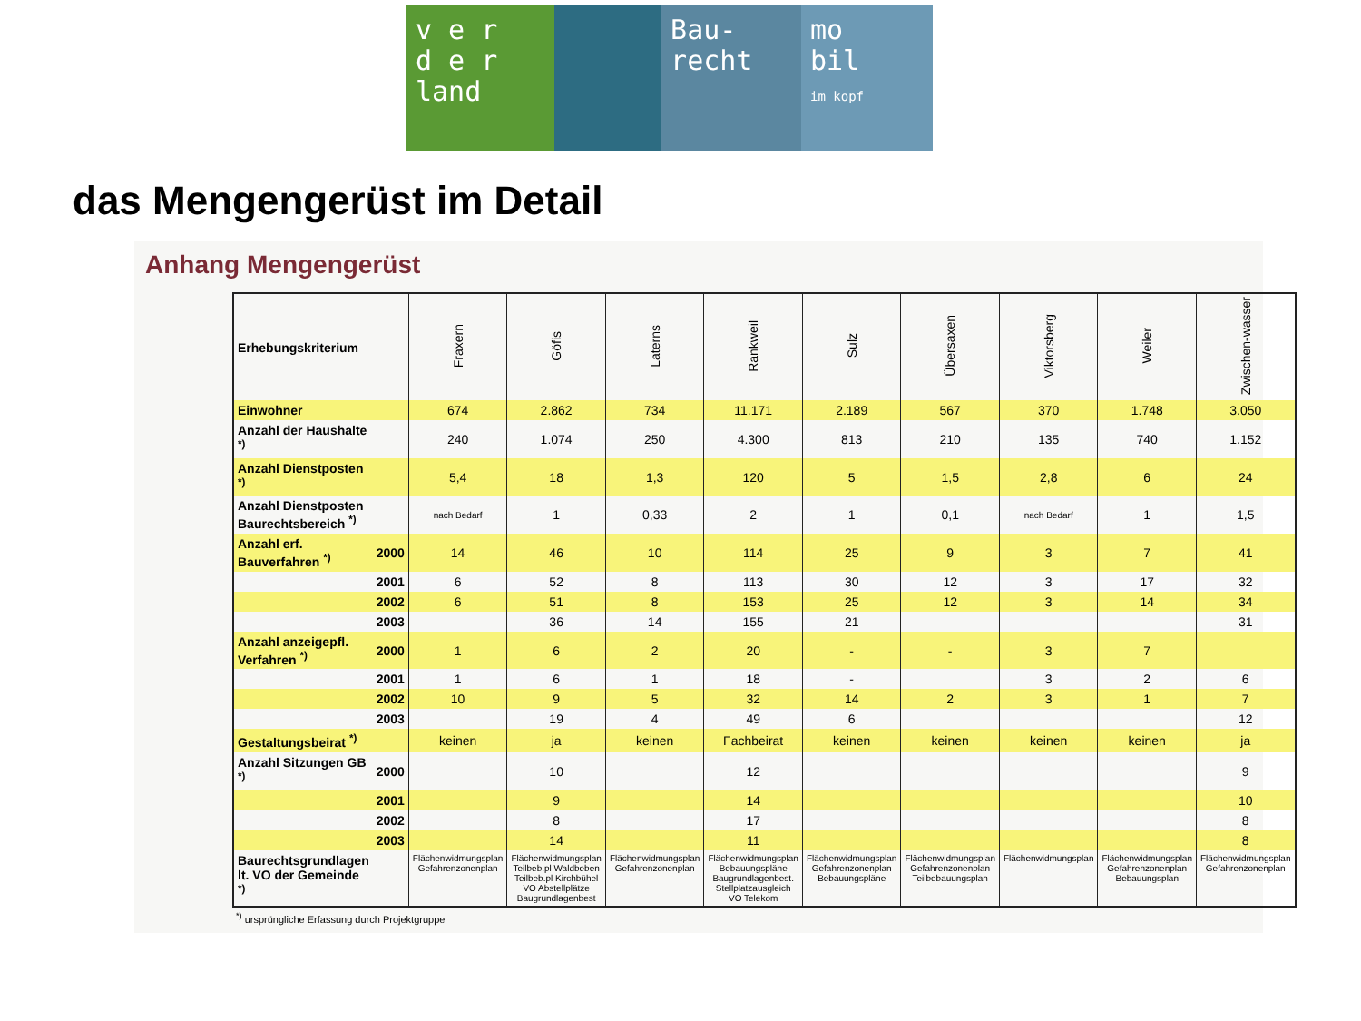v e r
d e r
land
Bau-
recht
mo
bil
im kopf
das Mengengerüst im Detail
Anhang Mengengerüst
| Erhebungskriterium | | Fraxern | Göfis | Laterns | Rankweil | Sulz | Übersaxen | Viktorsberg | Weiler | Zwischen-wasser |
| --- | --- | --- | --- | --- | --- | --- | --- | --- | --- | --- |
| Einwohner | | 674 | 2.862 | 734 | 11.171 | 2.189 | 567 | 370 | 1.748 | 3.050 |
| Anzahl der Haushalte <sup>*)</sup> | | 240 | 1.074 | 250 | 4.300 | 813 | 210 | 135 | 740 | 1.152 |
| Anzahl Dienstposten <sup>*)</sup> | | 5,4 | 18 | 1,3 | 120 | 5 | 1,5 | 2,8 | 6 | 24 |
| Anzahl Dienstposten Baurechtsbereich <sup>*)</sup> | | nach Bedarf | 1 | 0,33 | 2 | 1 | 0,1 | nach Bedarf | 1 | 1,5 |
| Anzahl erf. Bauverfahren <sup>*)</sup> | 2000 | 14 | 46 | 10 | 114 | 25 | 9 | 3 | 7 | 41 |
| | 2001 | 6 | 52 | 8 | 113 | 30 | 12 | 3 | 17 | 32 |
| | 2002 | 6 | 51 | 8 | 153 | 25 | 12 | 3 | 14 | 34 |
| | 2003 | | 36 | 14 | 155 | 21 | | | | 31 |
| Anzahl anzeigepfl. Verfahren <sup>*)</sup> | 2000 | 1 | 6 | 2 | 20 | - | - | 3 | 7 | |
| | 2001 | 1 | 6 | 1 | 18 | - | | 3 | 2 | 6 |
| | 2002 | 10 | 9 | 5 | 32 | 14 | 2 | 3 | 1 | 7 |
| | 2003 | | 19 | 4 | 49 | 6 | | | | 12 |
| Gestaltungsbeirat <sup>*)</sup> | | keinen | ja | keinen | Fachbeirat | keinen | keinen | keinen | keinen | ja |
| Anzahl Sitzungen GB <sup>*)</sup> | 2000 | | 10 | | 12 | | | | | 9 |
| | 2001 | | 9 | | 14 | | | | | 10 |
| | 2002 | | 8 | | 17 | | | | | 8 |
| | 2003 | | 14 | | 11 | | | | | 8 |
| Baurechtsgrundlagen lt. VO der Gemeinde <sup>*)</sup> | | Flächenwidmungsplan Gefahrenzonenplan | Flächenwidmungsplan Teilbeb.pl Waldbeben Teilbeb.pl Kirchbühel VO Abstellplätze Baugrundlagenbest | Flächenwidmungsplan Gefahrenzonenplan | Flächenwidmungsplan Bebauungspläne Baugrundlagenbest. Stellplatzausgleich VO Telekom | Flächenwidmungsplan Gefahrenzonenplan Bebauungspläne | Flächenwidmungsplan Gefahrenzonenplan Teilbebauungsplan | Flächenwidmungsplan | Flächenwidmungsplan Gefahrenzonenplan Bebauungsplan | Flächenwidmungsplan Gefahrenzonenplan |
<sup>*)</sup> ursprüngliche Erfassung durch Projektgruppe